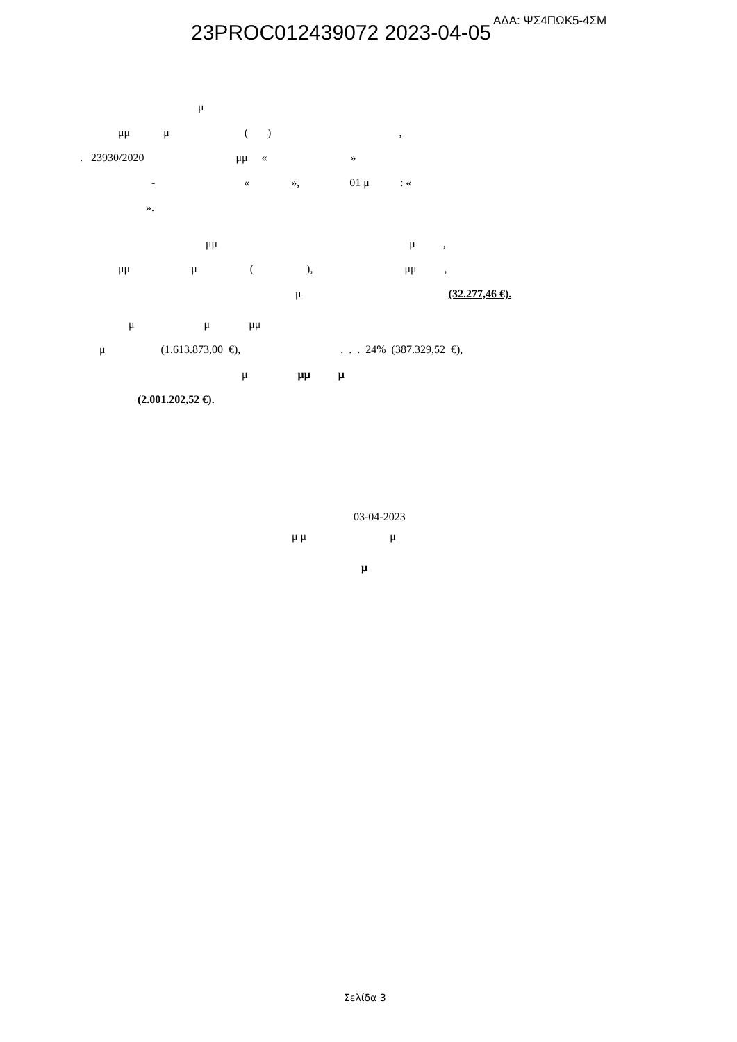ΑΔΑ: ΨΣ4ΠΩΚ5-4ΣΜ
23PROC012439072 2023-04-05
μ
μμ μ ( ) ,
. 23930/2020 μμ « »
- « », 01 μ : «
».
μμ μ ,
μμ μ ( ), μμ ,
μ (32.277,46 €).
μ μ μμ
μ (1.613.873,00 €), . . . 24% (387.329,52 €),
μ μμ μ
(2.001.202,52 €).
03-04-2023
μ μ μ
μ
Σελίδα 3